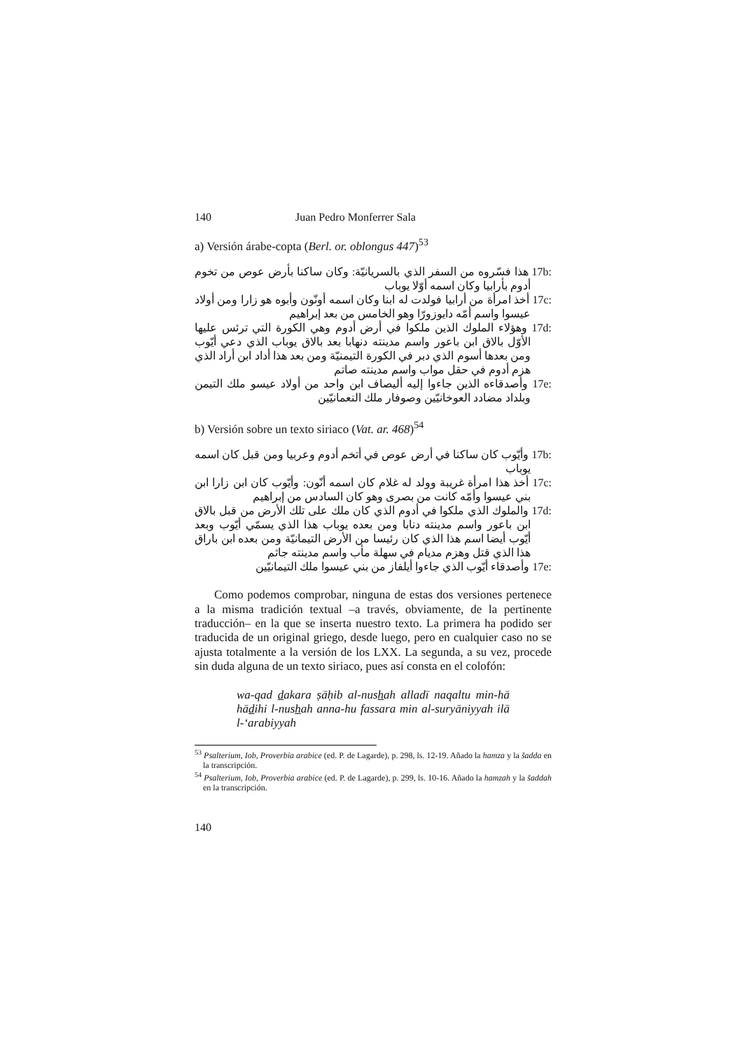140 Juan Pedro Monferrer Sala
a) Versión árabe-copta (Berl. or. oblongus 447)<sup>53</sup>
17b: هذا فسّروه من السفر الذي بالسريانيّة: وكان ساكنا بأرض عوص من تخوم أدوم بأرابيا وكان اسمه أوّلا يوباب
17c: أخذ امرأة من أرابيا فولدت له ابنا وكان اسمه أونّون وأبوه هو زارا ومن أولاد عيسوا واسم أمّه دايوزورّا وهو الخامس من بعد إبراهيم
17d: وهؤلاء الملوك الذين ملكوا في أرض أدوم وهي الكورة التي ترئس عليها الأوّل بالاق ابن باعور واسم مدينته دنهابا بعد بالاق يوباب الذي دعي أيّوب ومن بعدها أسوم الذي دبر في الكورة التيمنيّة ومن بعد هذا أداد ابن أراد الذي هزم أدوم في حقل مواب واسم مدينته صاتم
17e: وأصدقاءه الذين جاءوا إليه أليصاف ابن واحد من أولاد عيسو ملك التيمن وبلداد مضادد العوخانيّين وصوفار ملك النعمانيّين
b) Versión sobre un texto siriaco (Vat. ar. 468)<sup>54</sup>
17b: وأيّوب كان ساكنا في أرض عوص في أتخم أدوم وعربيا ومن قبل كان اسمه يوباب
17c: أخذ هذا امرأة غريبة وولد له غلام كان اسمه أنّون: وأيّوب كان ابن زارا ابن بني عيسوا وأمّه كانت من بصرى وهو كان السادس من إبراهيم
17d: والملوك الذي ملكوا في أدوم الذي كان ملك على تلك الأرض من قبل بالاق ابن باعور واسم مدينته دنابا ومن بعده يوباب هذا الذي يسمّي أيّوب وبعد أيّوب أيضا اسم هذا الذي كان رئيسا من الأرض التيمانيّة ومن بعده ابن باراق هذا الذي قتل وهزم مديام في سهلة مأب واسم مدينته جاثم
17e: وأصدقاء أيّوب الذي جاءوا أيلفاز من بني عيسوا ملك التيمانيّين
Como podemos comprobar, ninguna de estas dos versiones pertenece a la misma tradición textual –a través, obviamente, de la pertinente traducción– en la que se inserta nuestro texto. La primera ha podido ser traducida de un original griego, desde luego, pero en cualquier caso no se ajusta totalmente a la versión de los LXX. La segunda, a su vez, procede sin duda alguna de un texto siriaco, pues así consta en el colofón:
wa-qad dakara ṣāḥib al-nushah alladī naqaltu min-hā hādihi l-nushah anna-hu fassara min al-suryāniyyah ilā l-‘arabiyyah
<sup>53</sup> Psalterium, Iob, Proverbia arabice (ed. P. de Lagarde), p. 298, ls. 12-19. Añado la hamza y la šadda en la transcripción.
<sup>54</sup> Psalterium, Iob, Proverbia arabice (ed. P. de Lagarde), p. 299, ls. 10-16. Añado la hamzah y la šaddah en la transcripción.
140